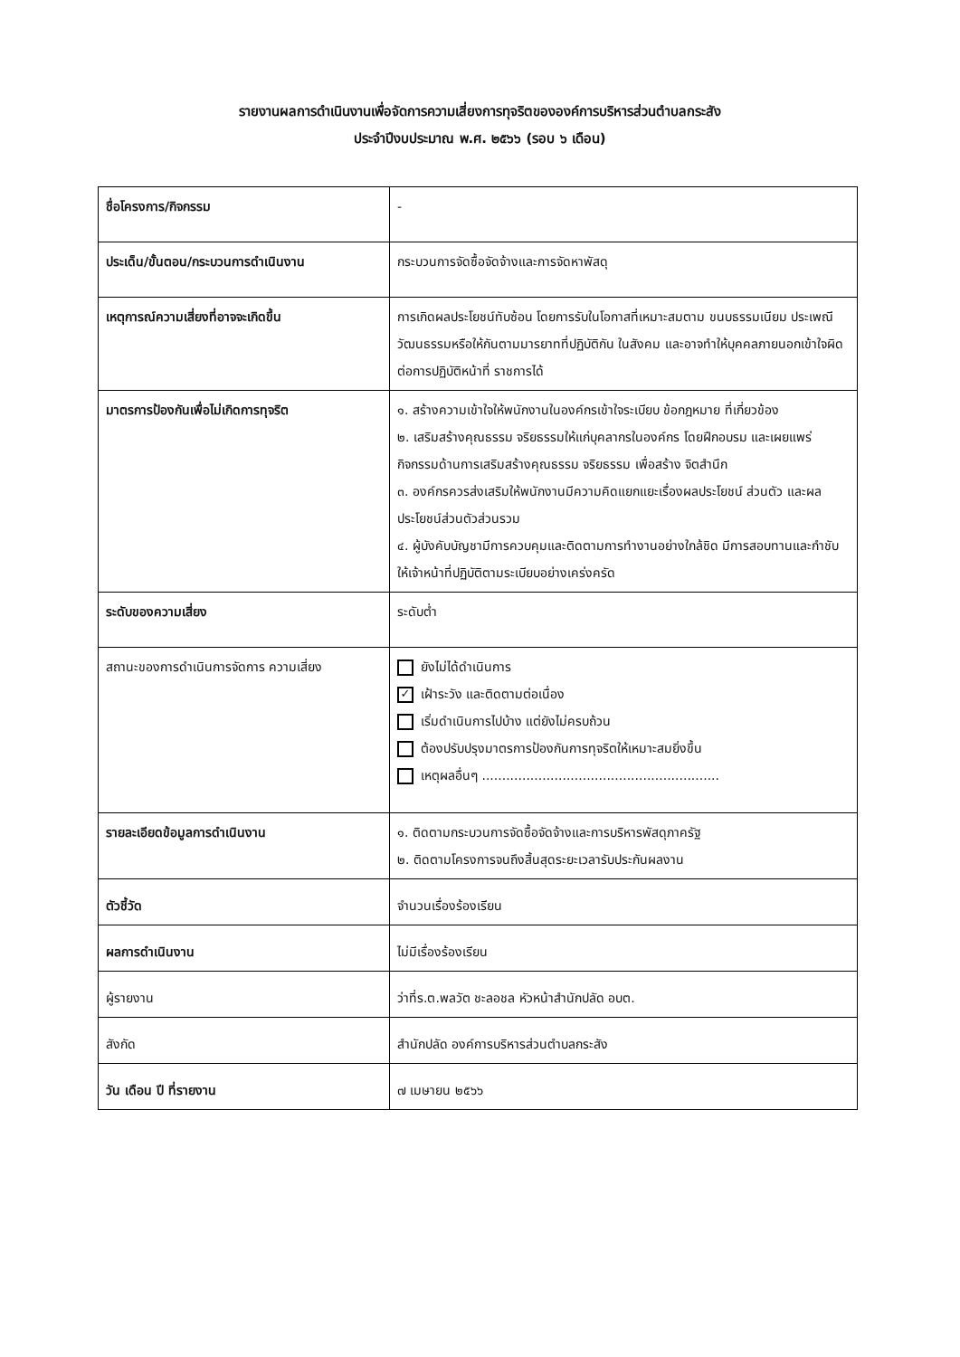รายงานผลการดำเนินงานเพื่อจัดการความเสี่ยงการทุจริตขององค์การบริหารส่วนตำบลกระสัง
ประจำปีงบประมาณ พ.ศ. ๒๕๖๖ (รอบ ๖ เดือน)
| ชื่อโครงการ/กิจกรรม | - |
| ประเด็น/ขั้นตอน/กระบวนการดำเนินงาน | กระบวนการจัดซื้อจัดจ้างและการจัดหาพัสดุ |
| เหตุการณ์ความเสี่ยงที่อาจจะเกิดขึ้น | การเกิดผลประโยชน์ทับซ้อน โดยการรับในโอกาสที่เหมาะสมตาม ขนบธรรมเนียม ประเพณี วัฒนธรรมหรือให้กันตามมารยาทที่ปฏิบัติกัน ในสังคม และอาจทำให้บุคคลภายนอกเข้าใจผิดต่อการปฏิบัติหน้าที่ ราชการได้ |
| มาตรการป้องกันเพื่อไม่เกิดการทุจริต | ๑. สร้างความเข้าใจให้พนักงานในองค์กรเข้าใจระเบียบ ข้อกฎหมาย ที่เกี่ยวข้อง ๒. เสริมสร้างคุณธรรม จริยธรรมให้แก่บุคลากรในองค์กร โดยฝึกอบรม และเผยแพร่กิจกรรมด้านการเสริมสร้างคุณธรรม จริยธรรม เพื่อสร้าง จิตสำนึก ๓. องค์กรควรส่งเสริมให้พนักงานมีความคิดแยกแยะเรื่องผลประโยชน์ ส่วนตัว และผลประโยชน์ส่วนตัวส่วนรวม ๔. ผู้บังคับบัญชามีการควบคุมและติดตามการทำงานอย่างใกล้ชิด มีการสอบทานและกำชับให้เจ้าหน้าที่ปฏิบัติตามระเบียบอย่างเคร่งครัด |
| ระดับของความเสี่ยง | ระดับต่ำ |
| สถานะของการดำเนินการจัดการ ความเสี่ยง | ยังไม่ได้ดำเนินการ ✓ เฝ้าระวัง และติดตามต่อเนื่อง เริ่มดำเนินการไปบ้าง แต่ยังไม่ครบถ้วน ต้องปรับปรุงมาตรการป้องกันการทุจริตให้เหมาะสมยิ่งขึ้น เหตุผลอื่นๆ ........................................................... |
| รายละเอียดข้อมูลการดำเนินงาน | ๑. ติดตามกระบวนการจัดซื้อจัดจ้างและการบริหารพัสดุภาครัฐ ๒. ติดตามโครงการจนถึงสิ้นสุดระยะเวลารับประกันผลงาน |
| ตัวชี้วัด | จำนวนเรื่องร้องเรียน |
| ผลการดำเนินงาน | ไม่มีเรื่องร้องเรียน |
| ผู้รายงาน | ว่าที่ร.ต.พลวัต ชะลอชล หัวหน้าสำนักปลัด อบต. |
| สังกัด | สำนักปลัด องค์การบริหารส่วนตำบลกระสัง |
| วัน เดือน ปี ที่รายงาน | ๗ เมษายน ๒๕๖๖ |